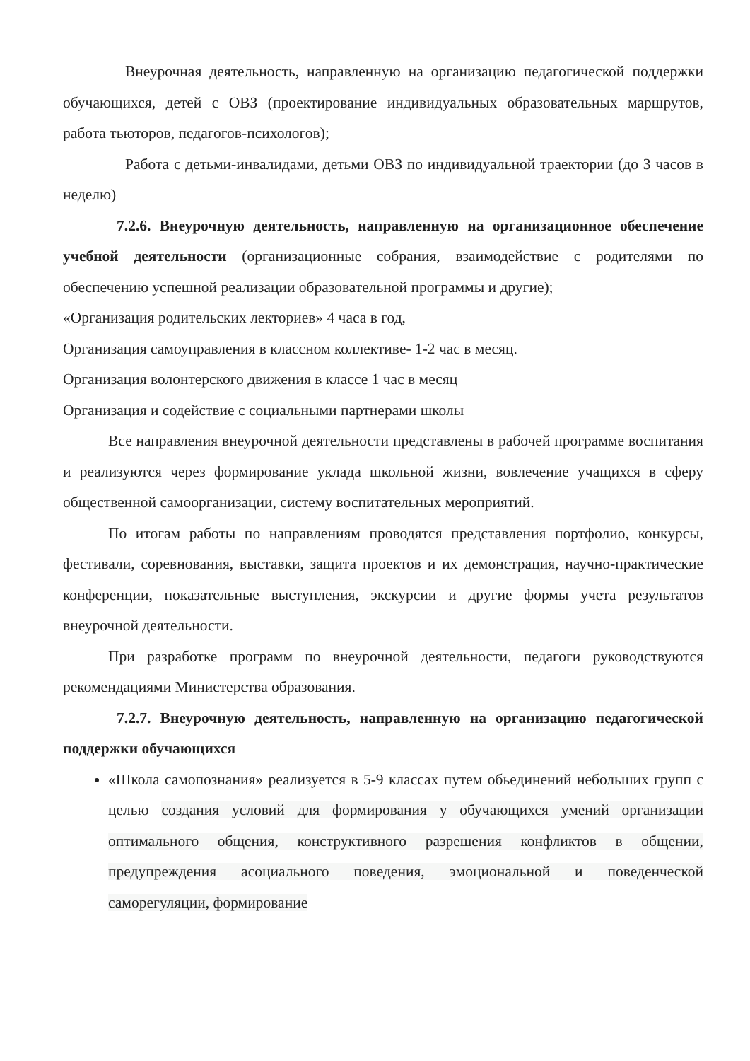Внеурочная деятельность, направленную на организацию педагогической поддержки обучающихся, детей с ОВЗ (проектирование индивидуальных образовательных маршрутов, работа тьюторов, педагогов-психологов);
Работа с детьми-инвалидами, детьми ОВЗ по индивидуальной траектории (до 3 часов в неделю)
7.2.6. Внеурочную деятельность, направленную на организационное обеспечение учебной деятельности (организационные собрания, взаимодействие с родителями по обеспечению успешной реализации образовательной программы и другие);
«Организация родительских лекториев» 4 часа в год,
Организация самоуправления в классном коллективе- 1-2 час в месяц.
Организация волонтерского движения в классе 1 час в месяц
Организация и содействие с социальными партнерами школы
Все направления внеурочной деятельности представлены в рабочей программе воспитания и реализуются через формирование уклада школьной жизни, вовлечение учащихся в сферу общественной самоорганизации, систему воспитательных мероприятий.
По итогам работы по направлениям проводятся представления портфолио, конкурсы, фестивали, соревнования, выставки, защита проектов и их демонстрация, научно-практические конференции, показательные выступления, экскурсии и другие формы учета результатов внеурочной деятельности.
При разработке программ по внеурочной деятельности, педагоги руководствуются рекомендациями Министерства образования.
7.2.7. Внеурочную деятельность, направленную на организацию педагогической поддержки обучающихся
«Школа самопознания» реализуется в 5-9 классах путем обьединений небольших групп с целью создания условий для формирования у обучающихся умений организации оптимального общения, конструктивного разрешения конфликтов в общении, предупреждения асоциального поведения, эмоциональной и поведенческой саморегуляции, формирование